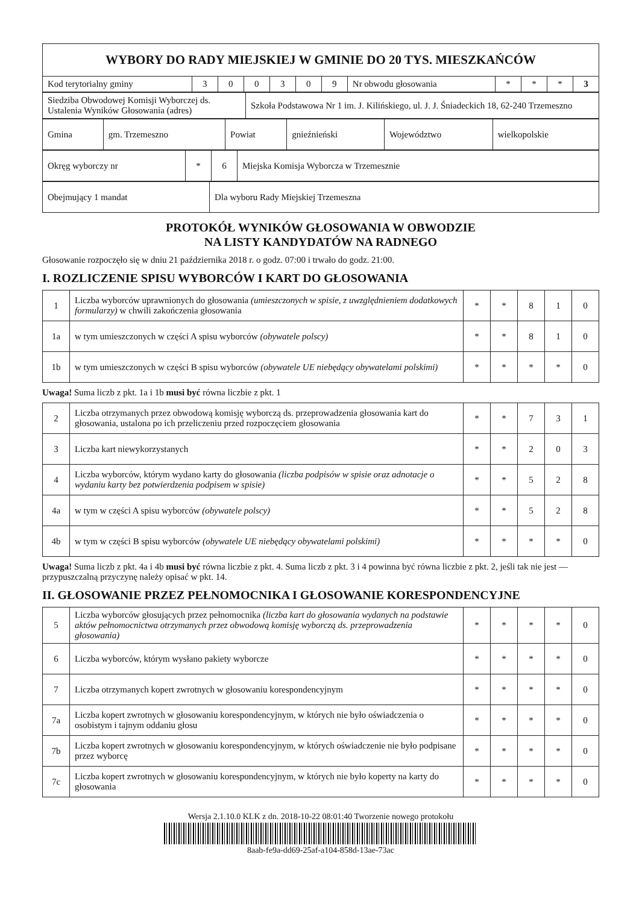| WYBORY DO RADY MIEJSKIEJ W GMINIE DO 20 TYS. MIESZKAŃCÓW | | | | | | | | | | | |
| Kod terytorialny gminy | 3 | 0 | 0 | 3 | 0 | 9 | Nr obwodu głosowania | * | * | * | 3 |
| Siedziba Obwodowej Komisji Wyborczej ds. Ustalenia Wyników Głosowania (adres) | Szkoła Podstawowa Nr 1 im. J. Kilińskiego, ul. J. J. Śniadeckich 18, 62-240 Trzemeszno |
| Gmina | gm. Trzemeszno | Powiat | gnieźnieński | Województwo | wielkopolskie |
| Okręg wyborczy nr | * | 6 | Miejska Komisja Wyborcza w Trzemesznie |
| Obejmujący 1 mandat | Dla wyboru Rady Miejskiej Trzemeszna |
PROTOKÓŁ WYNIKÓW GŁOSOWANIA W OBWODZIE
NA LISTY KANDYDATÓW NA RADNEGO
Głosowanie rozpoczęło się w dniu 21 października 2018 r. o godz. 07:00 i trwało do godz. 21:00.
I. ROZLICZENIE SPISU WYBORCÓW I KART DO GŁOSOWANIA
| 1 | Liczba wyborców uprawnionych do głosowania (umieszczonych w spisie, z uwzględnieniem dodatkowych formularzy) w chwili zakończenia głosowania | * | * | 8 | 1 | 0 |
| 1a | w tym umieszczonych w części A spisu wyborców (obywatele polscy) | * | * | 8 | 1 | 0 |
| 1b | w tym umieszczonych w części B spisu wyborców (obywatele UE niebędący obywatelami polskimi) | * | * | * | * | 0 |
Uwaga! Suma liczb z pkt. 1a i 1b musi być równa liczbie z pkt. 1
| 2 | Liczba otrzymanych przez obwodową komisję wyborczą ds. przeprowadzenia głosowania kart do głosowania, ustalona po ich przeliczeniu przed rozpoczęciem głosowania | * | * | 7 | 3 | 1 |
| 3 | Liczba kart niewykorzystanych | * | * | 2 | 0 | 3 |
| 4 | Liczba wyborców, którym wydano karty do głosowania (liczba podpisów w spisie oraz adnotacje o wydaniu karty bez potwierdzenia podpisem w spisie) | * | * | 5 | 2 | 8 |
| 4a | w tym w części A spisu wyborców (obywatele polscy) | * | * | 5 | 2 | 8 |
| 4b | w tym w części B spisu wyborców (obywatele UE niebędący obywatelami polskimi) | * | * | * | * | 0 |
Uwaga! Suma liczb z pkt. 4a i 4b musi być równa liczbie z pkt. 4. Suma liczb z pkt. 3 i 4 powinna być równa liczbie z pkt. 2, jeśli tak nie jest — przypuszczalną przyczynę należy opisać w pkt. 14.
II. GŁOSOWANIE PRZEZ PEŁNOMOCNIKA I GŁOSOWANIE KORESPONDENCYJNE
| 5 | Liczba wyborców głosujących przez pełnomocnika (liczba kart do głosowania wydanych na podstawie aktów pełnomocnictwa otrzymanych przez obwodową komisję wyborczą ds. przeprowadzenia głosowania) | * | * | * | * | 0 |
| 6 | Liczba wyborców, którym wysłano pakiety wyborcze | * | * | * | * | 0 |
| 7 | Liczba otrzymanych kopert zwrotnych w głosowaniu korespondencyjnym | * | * | * | * | 0 |
| 7a | Liczba kopert zwrotnych w głosowaniu korespondencyjnym, w których nie było oświadczenia o osobistym i tajnym oddaniu głosu | * | * | * | * | 0 |
| 7b | Liczba kopert zwrotnych w głosowaniu korespondencyjnym, w których oświadczenie nie było podpisane przez wyborcę | * | * | * | * | 0 |
| 7c | Liczba kopert zwrotnych w głosowaniu korespondencyjnym, w których nie było koperty na karty do głosowania | * | * | * | * | 0 |
Wersja 2.1.10.0 KLK z dn. 2018-10-22 08:01:40 Tworzenie nowego protokołu
8aab-fe9a-dd69-25af-a104-858d-13ae-73ac